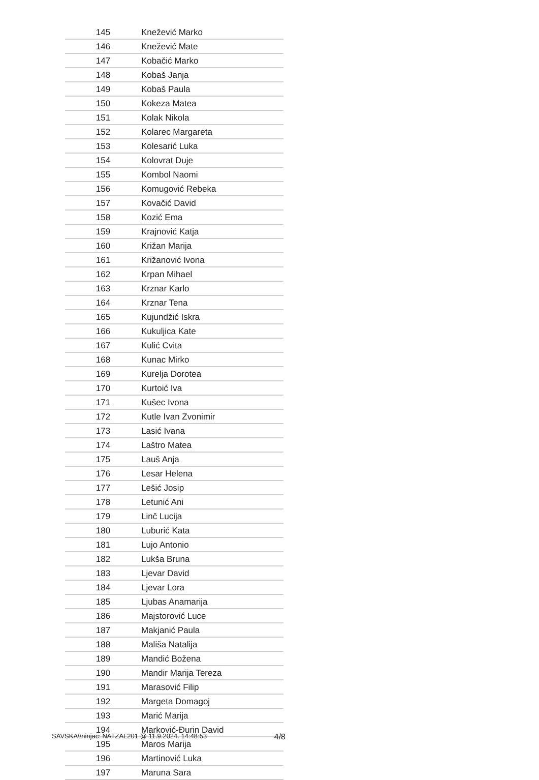| 145 | Knežević Marko |
| 146 | Knežević Mate |
| 147 | Kobačić Marko |
| 148 | Kobaš Janja |
| 149 | Kobaš Paula |
| 150 | Kokeza Matea |
| 151 | Kolak Nikola |
| 152 | Kolarec Margareta |
| 153 | Kolesarić Luka |
| 154 | Kolovrat Duje |
| 155 | Kombol Naomi |
| 156 | Komugović Rebeka |
| 157 | Kovačić David |
| 158 | Kozić Ema |
| 159 | Krajnović Katja |
| 160 | Križan Marija |
| 161 | Križanović Ivona |
| 162 | Krpan Mihael |
| 163 | Krznar Karlo |
| 164 | Krznar Tena |
| 165 | Kujundžić Iskra |
| 166 | Kukuljica Kate |
| 167 | Kulić Cvita |
| 168 | Kunac Mirko |
| 169 | Kurelja Dorotea |
| 170 | Kurtoić Iva |
| 171 | Kušec Ivona |
| 172 | Kutle Ivan Zvonimir |
| 173 | Lasić Ivana |
| 174 | Laštro Matea |
| 175 | Lauš Anja |
| 176 | Lesar Helena |
| 177 | Lešić Josip |
| 178 | Letunić Ani |
| 179 | Linč Lucija |
| 180 | Luburić Kata |
| 181 | Lujo Antonio |
| 182 | Lukša Bruna |
| 183 | Ljevar David |
| 184 | Ljevar Lora |
| 185 | Ljubas Anamarija |
| 186 | Majstorović Luce |
| 187 | Makjanić Paula |
| 188 | Mališa Natalija |
| 189 | Mandić Božena |
| 190 | Mandir Marija Tereza |
| 191 | Marasović Filip |
| 192 | Margeta Domagoj |
| 193 | Marić Marija |
| 194 | Marković-Đurin David |
| 195 | Maros Marija |
| 196 | Martinović Luka |
| 197 | Maruna Sara |
SAVSKA\\ninjac: NATZAL201 @ 11.9.2024. 14:48:53 4/8